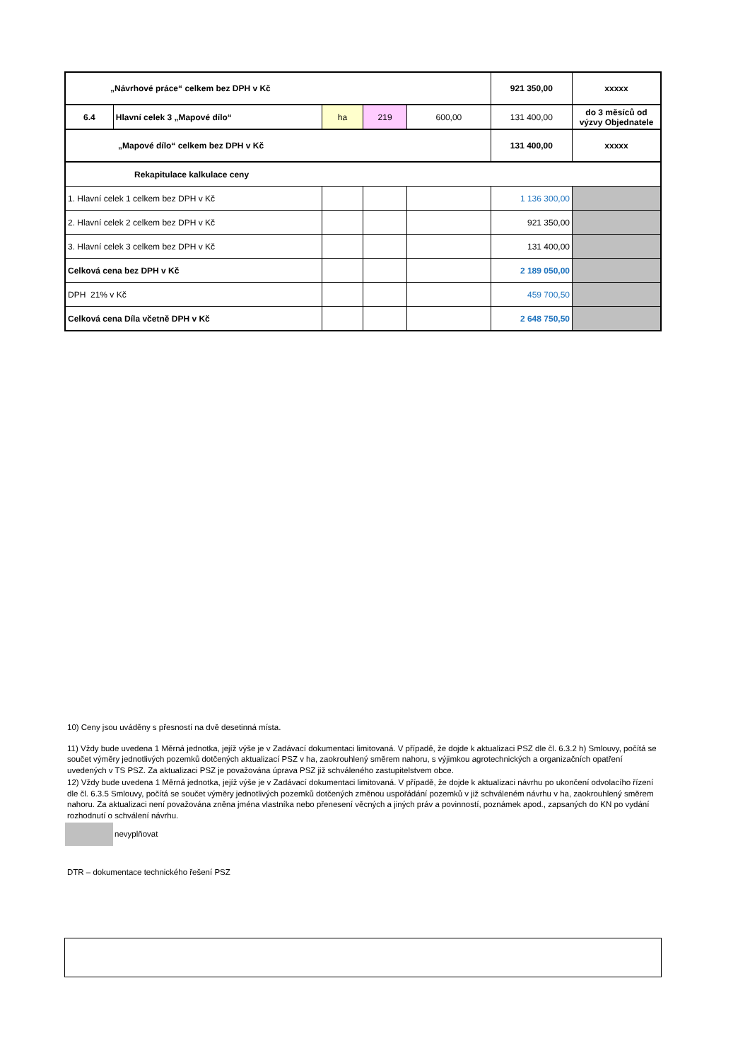| „Návrhové práce“ celkem bez DPH v Kč | | | | | 921 350,00 | xxxxx |
| 6.4 | Hlavní celek 3 „Mapové dílo“ | ha | 219 | 600,00 | 131 400,00 | do 3 měsíců od výzvy Objednatele |
| „Mapové dílo“ celkem bez DPH v Kč | | | | | 131 400,00 | xxxxx |
| Rekapitulace kalkulace ceny | | | | | | |
| 1. Hlavní celek 1 celkem bez DPH v Kč | | | | | 1 136 300,00 | |
| 2. Hlavní celek 2 celkem bez DPH v Kč | | | | | 921 350,00 | |
| 3. Hlavní celek 3 celkem bez DPH v Kč | | | | | 131 400,00 | |
| Celková cena bez DPH v Kč | | | | | 2 189 050,00 | |
| DPH 21% v Kč | | | | | 459 700,50 | |
| Celková cena Díla včetně DPH v Kč | | | | | 2 648 750,50 | |
10) Ceny jsou uváděny s přesností na dvě desetinná místa.
11) Vždy bude uvedena 1 Měrná jednotka, jejíž výše je v Zadávací dokumentaci limitovaná. V případě, že dojde k aktualizaci PSZ dle čl. 6.3.2 h) Smlouvy, počítá se součet výměry jednotlivých pozemků dotčených aktualizací PSZ v ha, zaokrouhlený směrem nahoru, s výjimkou agrotechnických a organizačních opatření uvedených v TS PSZ. Za aktualizaci PSZ je považována úprava PSZ již schváleného zastupitelstvem obce.
12) Vždy bude uvedena 1 Měrná jednotka, jejíž výše je v Zadávací dokumentaci limitovaná. V případě, že dojde k aktualizaci návrhu po ukončení odvolacího řízení dle čl. 6.3.5 Smlouvy, počítá se součet výměry jednotlivých pozemků dotčených změnou uspořádání pozemků v již schváleném návrhu v ha, zaokrouhlený směrem nahoru. Za aktualizaci není považována zněna jména vlastníka nebo přenesení věcných a jiných práv a povinností, poznámek apod., zapsaných do KN po vydání rozhodnutí o schválení návrhu.
nevyplňovat
DTR – dokumentace technického řešení PSZ